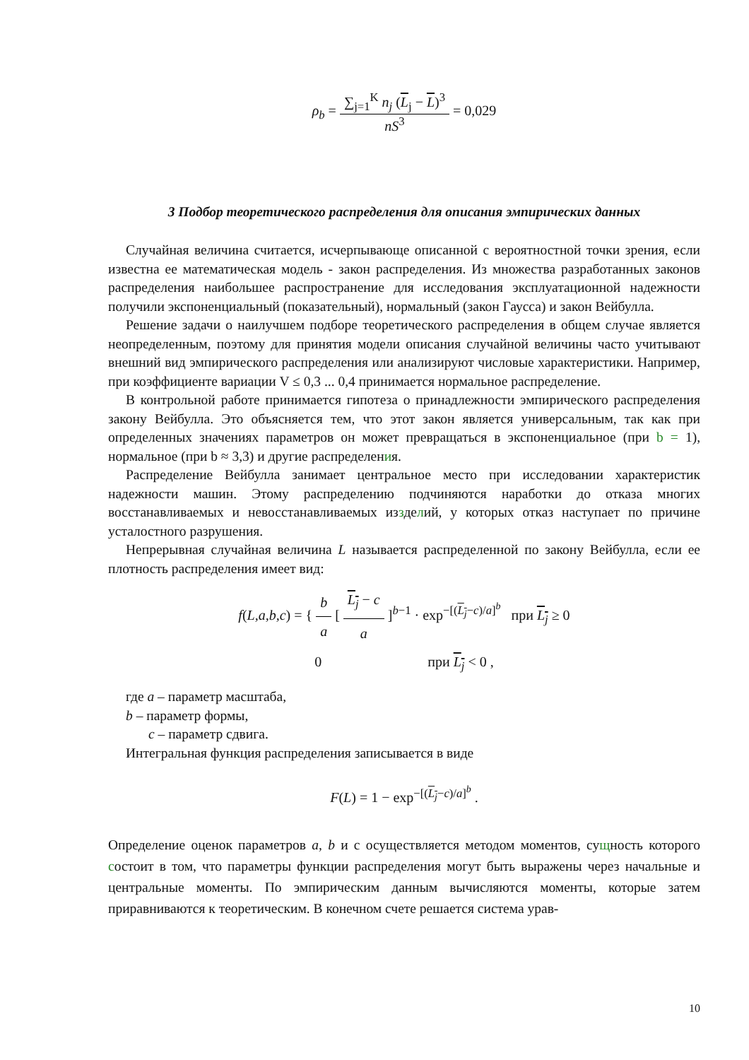ρ<sub>b</sub> = ∑<sub>j=1</sub><sup>K</sup> n<sub>j</sub> (L<sub>j</sub> − L)<sup>3</sup> nS<sup>3</sup> = 0,029
3 Подбор теоретического распределения для описания эмпирических данных
Случайная величина считается, исчерпывающе описанной с вероятностной точки зрения, если известна ее математическая модель - закон распределения. Из множества разработанных законов распределения наибольшее распространение для исследования эксплуатационной надежности получили экспоненциальный (показательный), нормальный (закон Гаусса) и закон Вейбулла.
Решение задачи о наилучшем подборе теоретического распределения в общем случае является неопределенным, поэтому для принятия модели описания случайной величины часто учитывают внешний вид эмпирического распределения или анализируют числовые характеристики. Например, при коэффициенте вариации V ≤ 0,3 ... 0,4 принимается нормальное распределение.
В контрольной работе принимается гипотеза о принадлежности эмпирического распределения закону Вейбулла. Это объясняется тем, что этот закон является универсальным, так как при определенных значениях параметров он может превращаться в экспоненциальное (при b = 1), нормальное (при b ≈ 3,3) и другие распределения.
Распределение Вейбулла занимает центральное место при исследовании характеристик надежности машин. Этому распределению подчиняются наработки до отказа многих восстанавливаемых и невосстанавливаемых иззделий, у которых отказ наступает по причине усталостного разрушения.
Непрерывная случайная величина L называется распределенной по закону Вейбулла, если ее плотность распределения имеет вид:
f(L,a,b,c) = { b a [ L<sub>j</sub> − c a ]<sup>b−1</sup> · exp<sup>−[(L<sub>j</sub>−c)/a]<sup>b</sup></sup> при L<sub>j</sub> ≥ 0
0 при L<sub>j</sub> < 0 ,
где a – параметр масштаба,
b – параметр формы,
c – параметр сдвига.
Интегральная функция распределения записывается в виде
F(L) = 1 − exp<sup>−[(L<sub>j</sub>−c)/a]<sup>b</sup></sup> .
Определение оценок параметров a, b и с осуществляется методом моментов, сущность которого состоит в том, что параметры функции распределения могут быть выражены через начальные и центральные моменты. По эмпирическим данным вычисляются моменты, которые затем приравниваются к теоретическим. В конечном счете решается система урав-
10